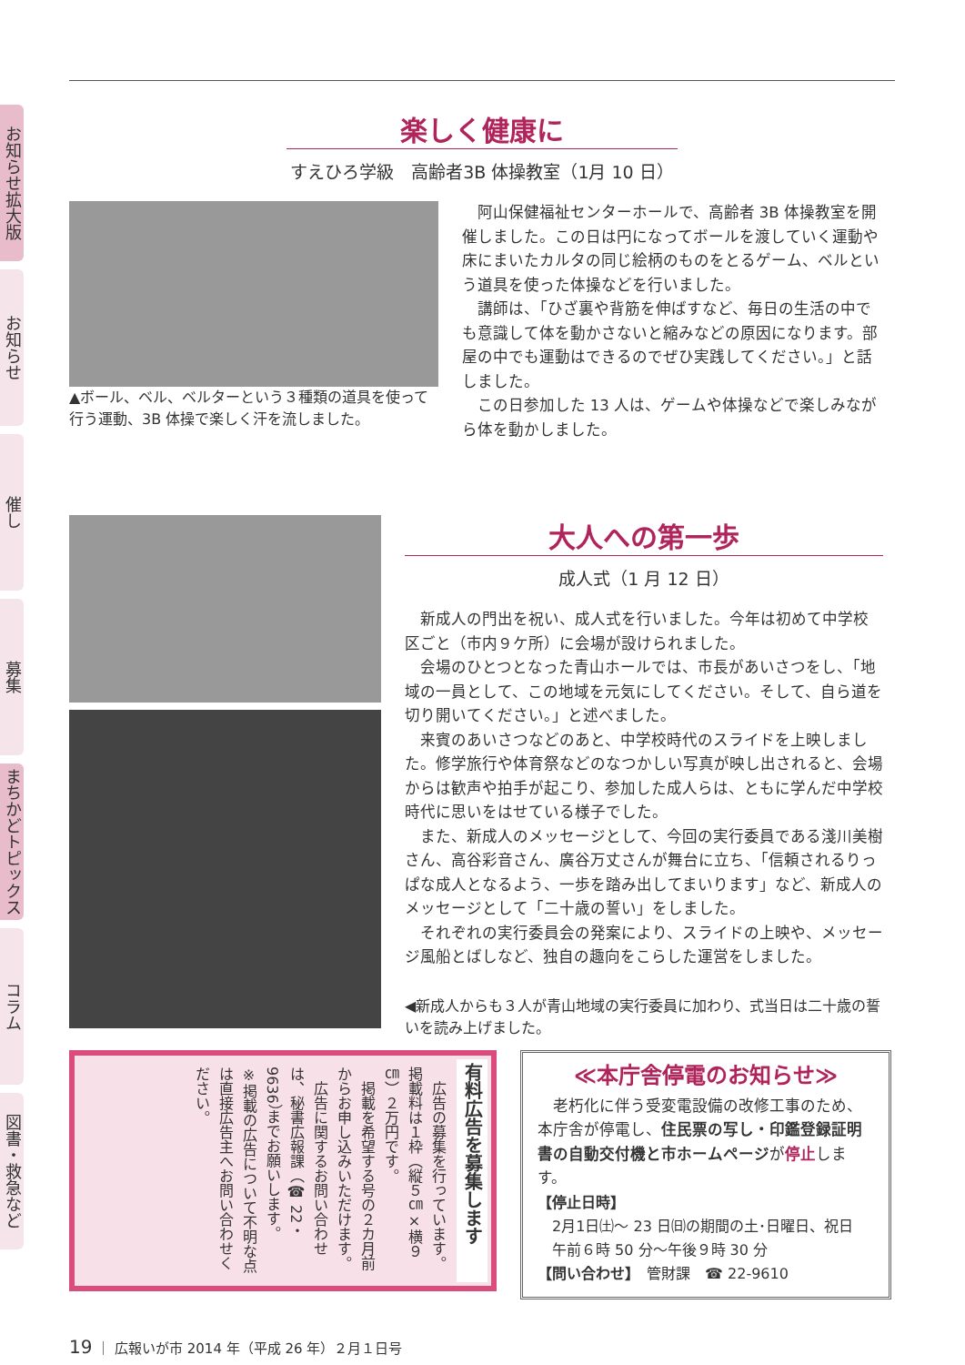お知らせ拡大版
お知らせ
催し
募集
まちかどトピックス
コラム
図書・救急など
楽しく健康に
すえひろ学級　高齢者3B 体操教室（1月 10 日）
▲ボール、ベル、ベルターという３種類の道具を使って行う運動、3B 体操で楽しく汗を流しました。
阿山保健福祉センターホールで、高齢者 3B 体操教室を開催しました。この日は円になってボールを渡していく運動や床にまいたカルタの同じ絵柄のものをとるゲーム、ベルという道具を使った体操などを行いました。
講師は、「ひざ裏や背筋を伸ばすなど、毎日の生活の中でも意識して体を動かさないと縮みなどの原因になります。部屋の中でも運動はできるのでぜひ実践してください。」と話しました。
この日参加した 13 人は、ゲームや体操などで楽しみながら体を動かしました。
大人への第一歩
成人式（1 月 12 日）
新成人の門出を祝い、成人式を行いました。今年は初めて中学校区ごと（市内９ケ所）に会場が設けられました。
会場のひとつとなった青山ホールでは、市長があいさつをし、「地域の一員として、この地域を元気にしてください。そして、自ら道を切り開いてください。」と述べました。
来賓のあいさつなどのあと、中学校時代のスライドを上映しました。修学旅行や体育祭などのなつかしい写真が映し出されると、会場からは歓声や拍手が起こり、参加した成人らは、ともに学んだ中学校時代に思いをはせている様子でした。
また、新成人のメッセージとして、今回の実行委員である淺川美樹さん、高谷彩音さん、廣谷万丈さんが舞台に立ち、「信頼されるりっぱな成人となるよう、一歩を踏み出してまいります」など、新成人のメッセージとして「二十歳の誓い」をしました。
それぞれの実行委員会の発案により、スライドの上映や、メッセージ風船とばしなど、独自の趣向をこらした運営をしました。
◀新成人からも３人が青山地域の実行委員に加わり、式当日は二十歳の誓いを読み上げました。
有料広告を募集します
　広告の募集を行っています。掲載料は１枠（縦５㎝×横９㎝）２万円です。
　掲載を希望する号の２カ月前からお申し込みいただけます。
　広告に関するお問い合わせは、秘書広報課（☎ 22・9636）までお願いします。
※掲載の広告について不明な点は直接広告主へお問い合わせください。
≪本庁舎停電のお知らせ≫
老朽化に伴う受変電設備の改修工事のため、本庁舎が停電し、住民票の写し・印鑑登録証明書の自動交付機と市ホームページが停止します。
【停止日時】
　2月1日㈯～ 23 日㈰の期間の土･日曜日、祝日
　午前６時 50 分～午後９時 30 分
【問い合わせ】　管財課　☎ 22-9610
19 ｜ 広報いが市 2014 年（平成 26 年）２月１日号